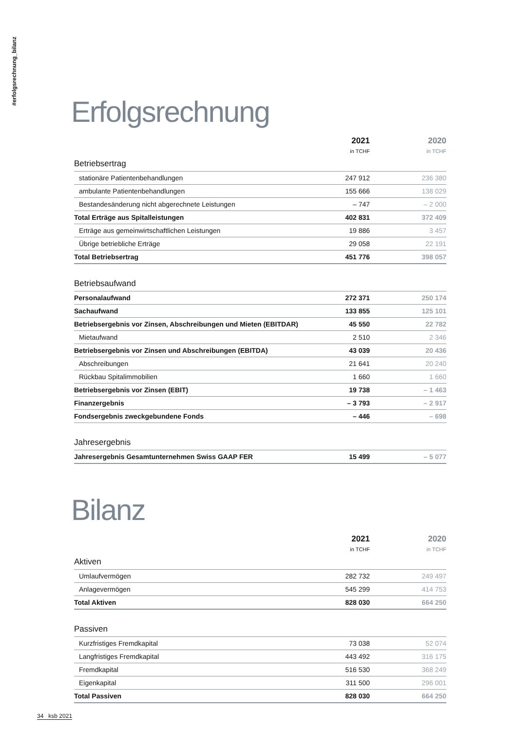#erfolgsrechnung_bilanz
Erfolgsrechnung
| | 2021 in TCHF | 2020 in TCHF |
| --- | --- | --- |
| Betriebsertrag | | |
| stationäre Patientenbehandlungen | 247 912 | 236 380 |
| ambulante Patientenbehandlungen | 155 666 | 138 029 |
| Bestandesänderung nicht abgerechnete Leistungen | – 747 | – 2 000 |
| Total Erträge aus Spitalleistungen | 402 831 | 372 409 |
| Erträge aus gemeinwirtschaftlichen Leistungen | 19 886 | 3 457 |
| Übrige betriebliche Erträge | 29 058 | 22 191 |
| Total Betriebsertrag | 451 776 | 398 057 |
| Betriebsaufwand | | |
| Personalaufwand | 272 371 | 250 174 |
| Sachaufwand | 133 855 | 125 101 |
| Betriebsergebnis vor Zinsen, Abschreibungen und Mieten (EBITDAR) | 45 550 | 22 782 |
| Mietaufwand | 2 510 | 2 346 |
| Betriebsergebnis vor Zinsen und Abschreibungen (EBITDA) | 43 039 | 20 436 |
| Abschreibungen | 21 641 | 20 240 |
| Rückbau Spitalimmobilien | 1 660 | 1 660 |
| Betriebsergebnis vor Zinsen (EBIT) | 19 738 | – 1 463 |
| Finanzergebnis | – 3 793 | – 2 917 |
| Fondsergebnis zweckgebundene Fonds | – 446 | – 698 |
| Jahresergebnis | | |
| Jahresergebnis Gesamtunternehmen Swiss GAAP FER | 15 499 | – 5 077 |
Bilanz
| | 2021 in TCHF | 2020 in TCHF |
| --- | --- | --- |
| Aktiven | | |
| Umlaufvermögen | 282 732 | 249 497 |
| Anlagevermögen | 545 299 | 414 753 |
| Total Aktiven | 828 030 | 664 250 |
| Passiven | | |
| Kurzfristiges Fremdkapital | 73 038 | 52 074 |
| Langfristiges Fremdkapital | 443 492 | 316 175 |
| Fremdkapital | 516 530 | 368 249 |
| Eigenkapital | 311 500 | 296 001 |
| Total Passiven | 828 030 | 664 250 |
34 ksb 2021